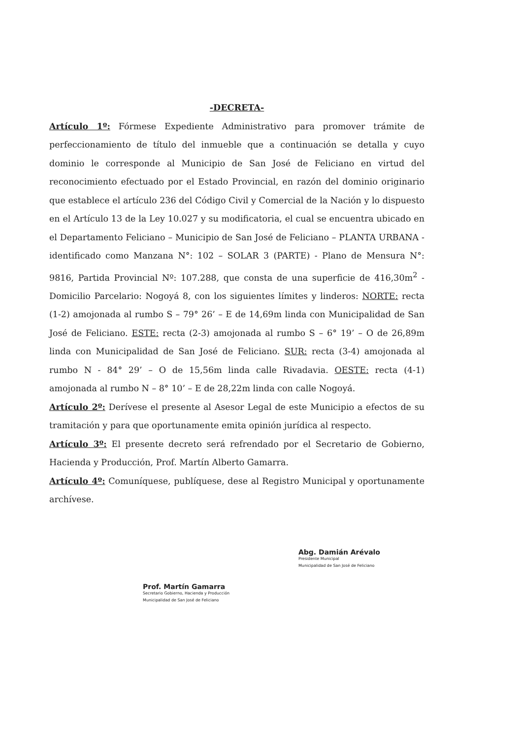-DECRETA-
Artículo 1º: Fórmese Expediente Administrativo para promover trámite de perfeccionamiento de título del inmueble que a continuación se detalla y cuyo dominio le corresponde al Municipio de San José de Feliciano en virtud del reconocimiento efectuado por el Estado Provincial, en razón del dominio originario que establece el artículo 236 del Código Civil y Comercial de la Nación y lo dispuesto en el Artículo 13 de la Ley 10.027 y su modificatoria, el cual se encuentra ubicado en el Departamento Feliciano – Municipio de San José de Feliciano – PLANTA URBANA - identificado como Manzana N°: 102 – SOLAR 3 (PARTE) - Plano de Mensura N°: 9816, Partida Provincial Nº: 107.288, que consta de una superficie de 416,30m<sup>2</sup> - Domicilio Parcelario: Nogoyá 8, con los siguientes límites y linderos: NORTE: recta (1-2) amojonada al rumbo S – 79° 26’ – E de 14,69m linda con Municipalidad de San José de Feliciano. ESTE: recta (2-3) amojonada al rumbo S – 6° 19’ – O de 26,89m linda con Municipalidad de San José de Feliciano. SUR: recta (3-4) amojonada al rumbo N - 84° 29’ – O de 15,56m linda calle Rivadavia. OESTE: recta (4-1) amojonada al rumbo N – 8° 10’ – E de 28,22m linda con calle Nogoyá.
Artículo 2º: Derívese el presente al Asesor Legal de este Municipio a efectos de su tramitación y para que oportunamente emita opinión jurídica al respecto.
Artículo 3º: El presente decreto será refrendado por el Secretario de Gobierno, Hacienda y Producción, Prof. Martín Alberto Gamarra.
Artículo 4º: Comuníquese, publíquese, dese al Registro Municipal y oportunamente archívese.
Prof. Martín Gamarra
Secretario Gobierno, Hacienda y Producción
Municipalidad de San José de Feliciano
Abg. Damián Arévalo
Presidente Municipal
Municipalidad de San José de Feliciano